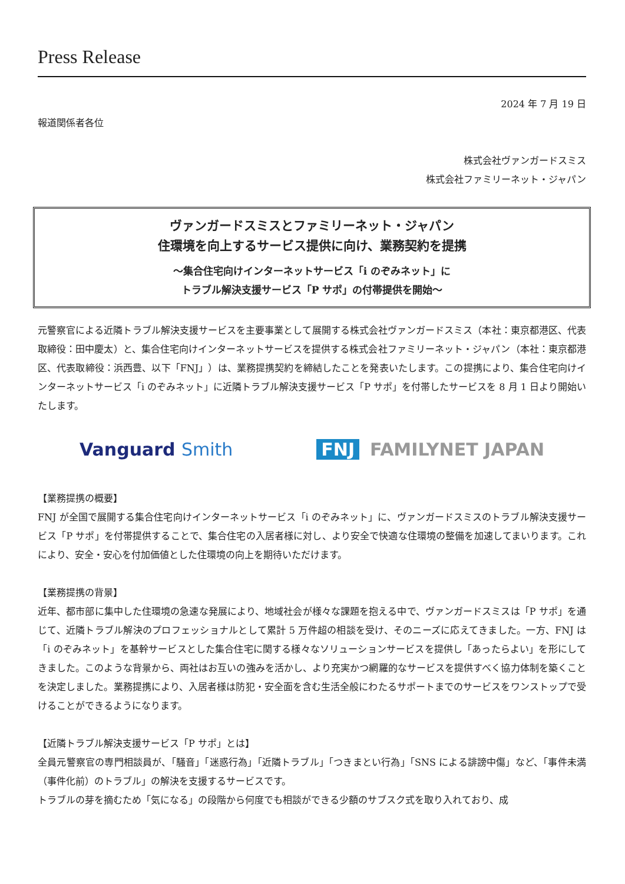Press Release
2024 年 7 月 19 日
報道関係者各位
株式会社ヴァンガードスミス
株式会社ファミリーネット・ジャパン
ヴァンガードスミスとファミリーネット・ジャパン
住環境を向上するサービス提供に向け、業務契約を提携
～集合住宅向けインターネットサービス「i のぞみネット」に
トラブル解決支援サービス「P サポ」の付帯提供を開始～
元警察官による近隣トラブル解決支援サービスを主要事業として展開する株式会社ヴァンガードスミス（本社：東京都港区、代表取締役：田中慶太）と、集合住宅向けインターネットサービスを提供する株式会社ファミリーネット・ジャパン（本社：東京都港区、代表取締役：浜西豊、以下「FNJ」）は、業務提携契約を締結したことを発表いたします。この提携により、集合住宅向けインターネットサービス「i のぞみネット」に近隣トラブル解決支援サービス「P サポ」を付帯したサービスを 8 月 1 日より開始いたします。
Vanguard Smith FNJ FAMILYNET JAPAN
【業務提携の概要】
FNJ が全国で展開する集合住宅向けインターネットサービス「i のぞみネット」に、ヴァンガードスミスのトラブル解決支援サービス「P サポ」を付帯提供することで、集合住宅の入居者様に対し、より安全で快適な住環境の整備を加速してまいります。これにより、安全・安心を付加価値とした住環境の向上を期待いただけます。
【業務提携の背景】
近年、都市部に集中した住環境の急速な発展により、地域社会が様々な課題を抱える中で、ヴァンガードスミスは「P サポ」を通じて、近隣トラブル解決のプロフェッショナルとして累計 5 万件超の相談を受け、そのニーズに応えてきました。一方、FNJ は「i のぞみネット」を基幹サービスとした集合住宅に関する様々なソリューションサービスを提供し「あったらよい」を形にしてきました。このような背景から、両社はお互いの強みを活かし、より充実かつ網羅的なサービスを提供すべく協力体制を築くことを決定しました。業務提携により、入居者様は防犯・安全面を含む生活全般にわたるサポートまでのサービスをワンストップで受けることができるようになります。
【近隣トラブル解決支援サービス「P サポ」とは】
全員元警察官の専門相談員が、「騒音」「迷惑行為」「近隣トラブル」「つきまとい行為」「SNS による誹謗中傷」など、「事件未満（事件化前）のトラブル」の解決を支援するサービスです。
トラブルの芽を摘むため「気になる」の段階から何度でも相談ができる少額のサブスク式を取り入れており、成